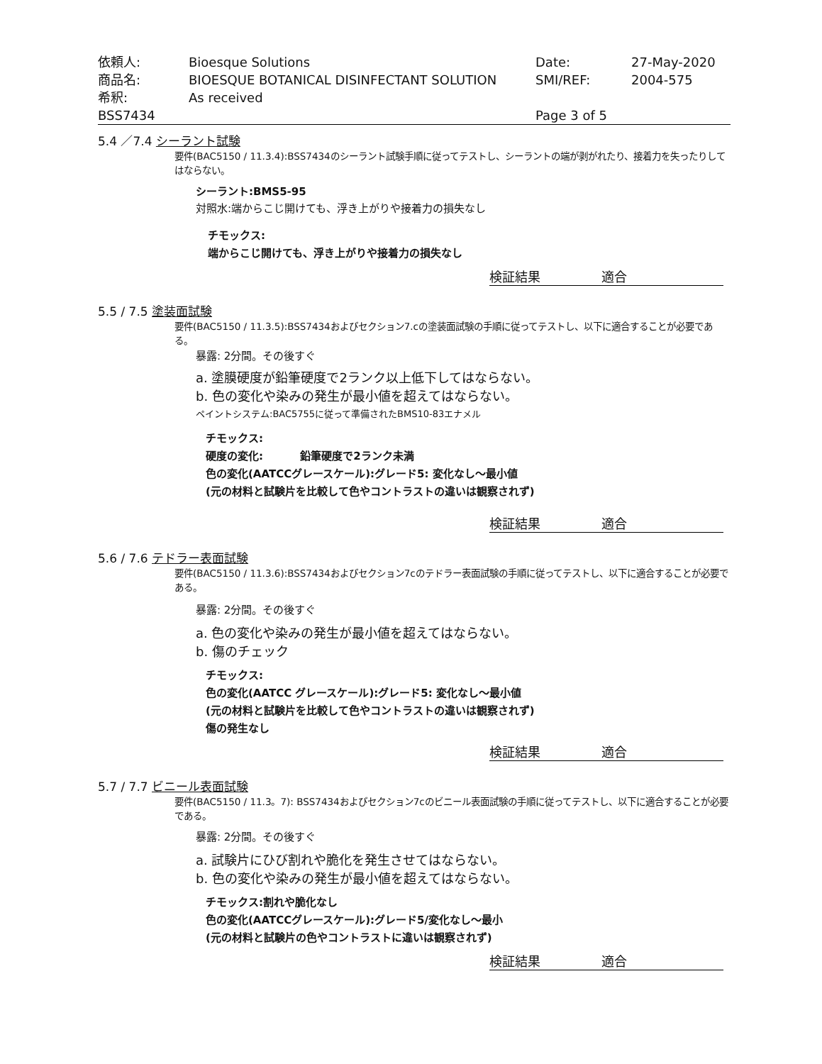| 依頼人: | Bioesque Solutions | Date: | 27-May-2020 |
| 商品名: | BIOESQUE BOTANICAL DISINFECTANT SOLUTION | SMI/REF: | 2004-575 |
| 希釈: | As received | | |
| BSS7434 | | Page 3 of 5 | |
5.4 ／7.4 シーラント試験
要件(BAC5150 / 11.3.4):BSS7434のシーラント試験手順に従ってテストし、シーラントの端が剥がれたり、接着力を失ったりしてはならない。
シーラント:BMS5-95
対照水:端からこじ開けても、浮き上がりや接着力の損失なし
チモックス:
端からこじ開けても、浮き上がりや接着力の損失なし
検証結果 適合
5.5 / 7.5 塗装面試験
要件(BAC5150 / 11.3.5):BSS7434およびセクション7.cの塗装面試験の手順に従ってテストし、以下に適合することが必要である。
暴露: 2分間。その後すぐ
a. 塗膜硬度が鉛筆硬度で2ランク以上低下してはならない。
b. 色の変化や染みの発生が最小値を超えてはならない。
ペイントシステム:BAC5755に従って準備されたBMS10-83エナメル
チモックス:
硬度の変化: 鉛筆硬度で2ランク未満
色の変化(AATCCグレースケール):グレード5: 変化なし～最小値
(元の材料と試験片を比較して色やコントラストの違いは観察されず)
検証結果 適合
5.6 / 7.6 テドラー表面試験
要件(BAC5150 / 11.3.6):BSS7434およびセクション7cのテドラー表面試験の手順に従ってテストし、以下に適合することが必要である。
暴露: 2分間。その後すぐ
a. 色の変化や染みの発生が最小値を超えてはならない。
b. 傷のチェック
チモックス:
色の変化(AATCC グレースケール):グレード5: 変化なし～最小値
(元の材料と試験片を比較して色やコントラストの違いは観察されず)
傷の発生なし
検証結果 適合
5.7 / 7.7 ビニール表面試験
要件(BAC5150 / 11.3。7): BSS7434およびセクション7cのビニール表面試験の手順に従ってテストし、以下に適合することが必要である。
暴露: 2分間。その後すぐ
a. 試験片にひび割れや脆化を発生させてはならない。
b. 色の変化や染みの発生が最小値を超えてはならない。
チモックス:割れや脆化なし
色の変化(AATCCグレースケール):グレード5/変化なし～最小
(元の材料と試験片の色やコントラストに違いは観察されず)
検証結果 適合